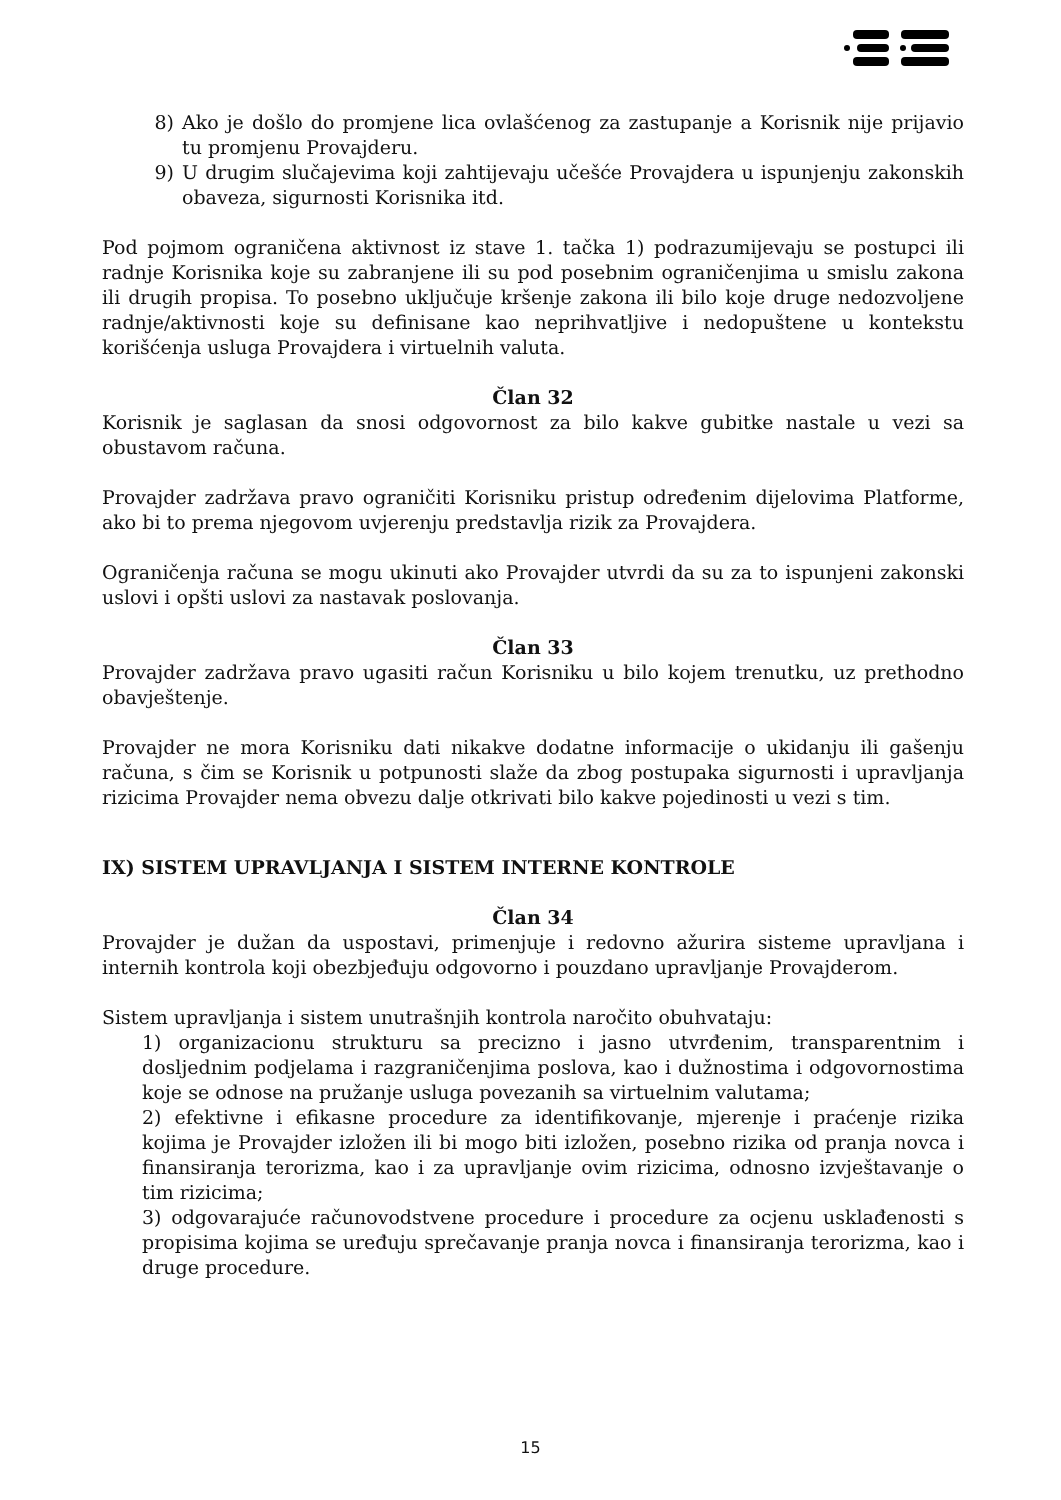8) Ako je došlo do promjene lica ovlašćenog za zastupanje a Korisnik nije prijavio tu promjenu Provajderu.
9) U drugim slučajevima koji zahtijevaju učešće Provajdera u ispunjenju zakonskih obaveza, sigurnosti Korisnika itd.
Pod pojmom ograničena aktivnost iz stave 1. tačka 1) podrazumijevaju se postupci ili radnje Korisnika koje su zabranjene ili su pod posebnim ograničenjima u smislu zakona ili drugih propisa. To posebno uključuje kršenje zakona ili bilo koje druge nedozvoljene radnje/aktivnosti koje su definisane kao neprihvatljive i nedopuštene u kontekstu korišćenja usluga Provajdera i virtuelnih valuta.
Član 32
Korisnik je saglasan da snosi odgovornost za bilo kakve gubitke nastale u vezi sa obustavom računa.
Provajder zadržava pravo ograničiti Korisniku pristup određenim dijelovima Platforme, ako bi to prema njegovom uvjerenju predstavlja rizik za Provajdera.
Ograničenja računa se mogu ukinuti ako Provajder utvrdi da su za to ispunjeni zakonski uslovi i opšti uslovi za nastavak poslovanja.
Član 33
Provajder zadržava pravo ugasiti račun Korisniku u bilo kojem trenutku, uz prethodno obavještenje.
Provajder ne mora Korisniku dati nikakve dodatne informacije o ukidanju ili gašenju računa, s čim se Korisnik u potpunosti slaže da zbog postupaka sigurnosti i upravljanja rizicima Provajder nema obvezu dalje otkrivati bilo kakve pojedinosti u vezi s tim.
IX) SISTEM UPRAVLJANJA I SISTEM INTERNE KONTROLE
Član 34
Provajder je dužan da uspostavi, primenjuje i redovno ažurira sisteme upravljana i internih kontrola koji obezbjeđuju odgovorno i pouzdano upravljanje Provajderom.
Sistem upravljanja i sistem unutrašnjih kontrola naročito obuhvataju:
1) organizacionu strukturu sa precizno i jasno utvrđenim, transparentnim i dosljednim podjelama i razgraničenjima poslova, kao i dužnostima i odgovornostima koje se odnose na pružanje usluga povezanih sa virtuelnim valutama;
2) efektivne i efikasne procedure za identifikovanje, mjerenje i praćenje rizika kojima je Provajder izložen ili bi mogo biti izložen, posebno rizika od pranja novca i finansiranja terorizma, kao i za upravljanje ovim rizicima, odnosno izvještavanje o tim rizicima;
3) odgovarajuće računovodstvene procedure i procedure za ocjenu usklađenosti s propisima kojima se uređuju sprečavanje pranja novca i finansiranja terorizma, kao i druge procedure.
15